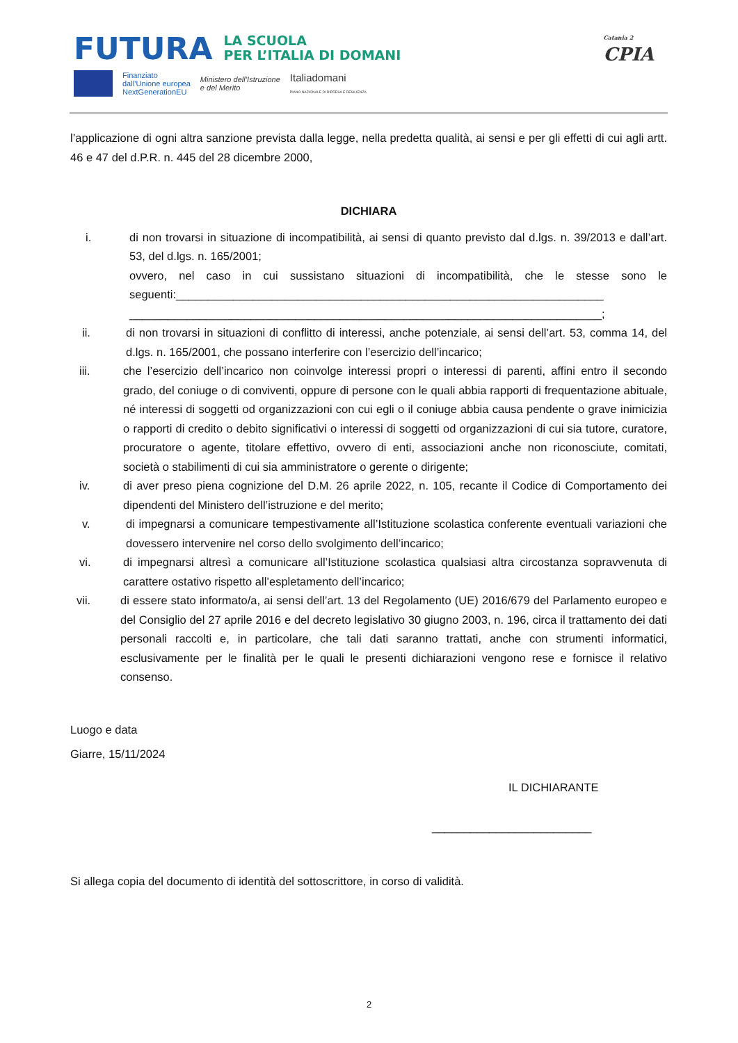FUTURA LA SCUOLA
PER L’ITALIA DI DOMANI
Finanziato
dall’Unione europea
NextGenerationEU
Ministero dell’Istruzione
e del Merito
Italiadomani
PIANO NAZIONALE DI RIPRESA E RESILIENZA
Catania 2
CPIA
l’applicazione di ogni altra sanzione prevista dalla legge, nella predetta qualità, ai sensi e per gli effetti di cui agli artt. 46 e 47 del d.P.R. n. 445 del 28 dicembre 2000,
DICHIARA
i. di non trovarsi in situazione di incompatibilità, ai sensi di quanto previsto dal d.lgs. n. 39/2013 e dall’art. 53, del d.lgs. n. 165/2001;
ovvero, nel caso in cui sussistano situazioni di incompatibilità, che le stesse sono le seguenti:___________________________________________________________________
__________________________________________________________________________;
ii. di non trovarsi in situazioni di conflitto di interessi, anche potenziale, ai sensi dell’art. 53, comma 14, del d.lgs. n. 165/2001, che possano interferire con l’esercizio dell’incarico;
iii. che l’esercizio dell’incarico non coinvolge interessi propri o interessi di parenti, affini entro il secondo grado, del coniuge o di conviventi, oppure di persone con le quali abbia rapporti di frequentazione abituale, né interessi di soggetti od organizzazioni con cui egli o il coniuge abbia causa pendente o grave inimicizia o rapporti di credito o debito significativi o interessi di soggetti od organizzazioni di cui sia tutore, curatore, procuratore o agente, titolare effettivo, ovvero di enti, associazioni anche non riconosciute, comitati, società o stabilimenti di cui sia amministratore o gerente o dirigente;
iv. di aver preso piena cognizione del D.M. 26 aprile 2022, n. 105, recante il Codice di Comportamento dei dipendenti del Ministero dell’istruzione e del merito;
v. di impegnarsi a comunicare tempestivamente all’Istituzione scolastica conferente eventuali variazioni che dovessero intervenire nel corso dello svolgimento dell’incarico;
vi. di impegnarsi altresì a comunicare all’Istituzione scolastica qualsiasi altra circostanza sopravvenuta di carattere ostativo rispetto all’espletamento dell’incarico;
vii. di essere stato informato/a, ai sensi dell’art. 13 del Regolamento (UE) 2016/679 del Parlamento europeo e del Consiglio del 27 aprile 2016 e del decreto legislativo 30 giugno 2003, n. 196, circa il trattamento dei dati personali raccolti e, in particolare, che tali dati saranno trattati, anche con strumenti informatici, esclusivamente per le finalità per le quali le presenti dichiarazioni vengono rese e fornisce il relativo consenso.
Luogo e data
Giarre, 15/11/2024
IL DICHIARANTE
_________________________
Si allega copia del documento di identità del sottoscrittore, in corso di validità.
2